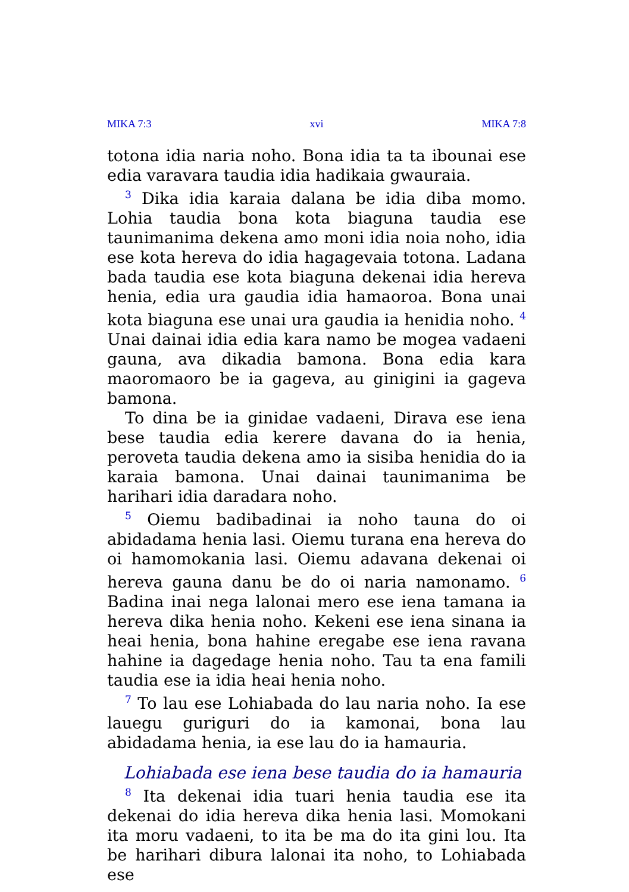MIKA 7:3 xvi MIKA 7:8
totona idia naria noho. Bona idia ta ta ibounai ese edia varavara taudia idia hadikaia gwauraia.
<sup>3</sup> Dika idia karaia dalana be idia diba momo. Lohia taudia bona kota biaguna taudia ese taunimanima dekena amo moni idia noia noho, idia ese kota hereva do idia hagagevaia totona. Ladana bada taudia ese kota biaguna dekenai idia hereva henia, edia ura gaudia idia hamaoroa. Bona unai kota biaguna ese unai ura gaudia ia henidia noho. <sup>4</sup> Unai dainai idia edia kara namo be mogea vadaeni gauna, ava dikadia bamona. Bona edia kara maoromaoro be ia gageva, au ginigini ia gageva bamona.
To dina be ia ginidae vadaeni, Dirava ese iena bese taudia edia kerere davana do ia henia, peroveta taudia dekena amo ia sisiba henidia do ia karaia bamona. Unai dainai taunimanima be harihari idia daradara noho.
<sup>5</sup> Oiemu badibadinai ia noho tauna do oi abidadama henia lasi. Oiemu turana ena hereva do oi hamomokania lasi. Oiemu adavana dekenai oi hereva gauna danu be do oi naria namonamo. <sup>6</sup> Badina inai nega lalonai mero ese iena tamana ia hereva dika henia noho. Kekeni ese iena sinana ia heai henia, bona hahine eregabe ese iena ravana hahine ia dagedage henia noho. Tau ta ena famili taudia ese ia idia heai henia noho.
<sup>7</sup> To lau ese Lohiabada do lau naria noho. Ia ese lauegu guriguri do ia kamonai, bona lau abidadama henia, ia ese lau do ia hamauria.
Lohiabada ese iena bese taudia do ia hamauria
<sup>8</sup> Ita dekenai idia tuari henia taudia ese ita dekenai do idia hereva dika henia lasi. Momokani ita moru vadaeni, to ita be ma do ita gini lou. Ita be harihari dibura lalonai ita noho, to Lohiabada ese